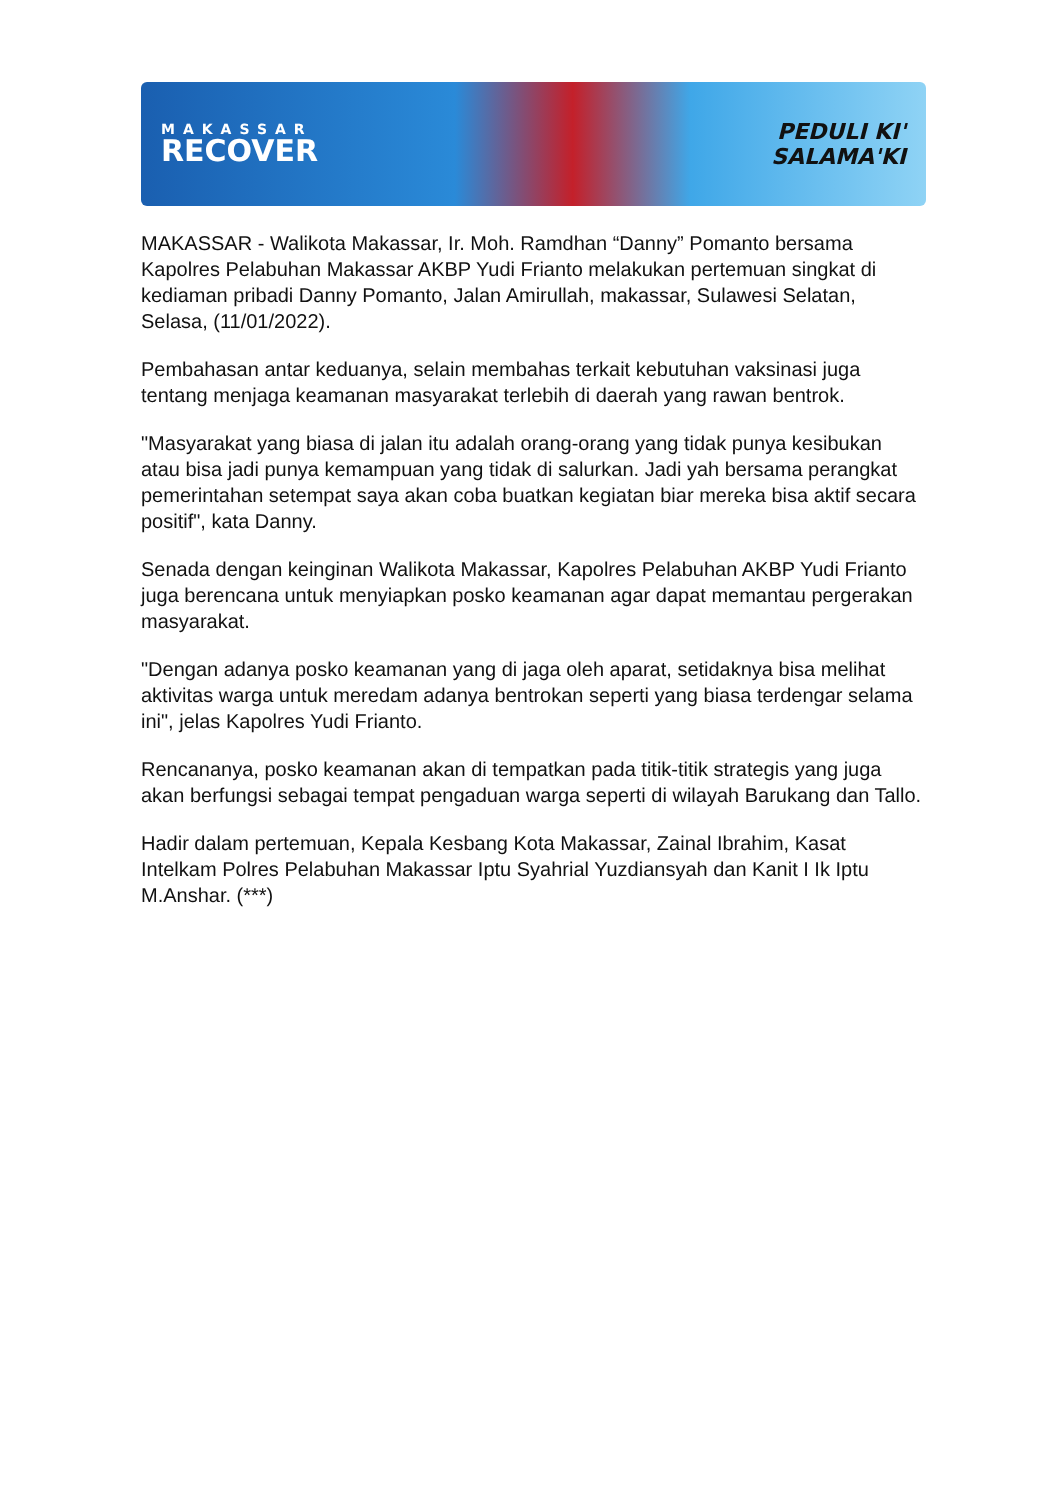MAKASSAR
RECOVER
PEDULI KI'
SALAMA'KI
MAKASSAR - Walikota Makassar, Ir. Moh. Ramdhan “Danny” Pomanto bersama Kapolres Pelabuhan Makassar AKBP Yudi Frianto melakukan pertemuan singkat di kediaman pribadi Danny Pomanto, Jalan Amirullah, makassar, Sulawesi Selatan, Selasa, (11/01/2022).
Pembahasan antar keduanya, selain membahas terkait kebutuhan vaksinasi juga tentang menjaga keamanan masyarakat terlebih di daerah yang rawan bentrok.
"Masyarakat yang biasa di jalan itu adalah orang-orang yang tidak punya kesibukan atau bisa jadi punya kemampuan yang tidak di salurkan. Jadi yah bersama perangkat pemerintahan setempat saya akan coba buatkan kegiatan biar mereka bisa aktif secara positif", kata Danny.
Senada dengan keinginan Walikota Makassar, Kapolres Pelabuhan AKBP Yudi Frianto juga berencana untuk menyiapkan posko keamanan agar dapat memantau pergerakan masyarakat.
"Dengan adanya posko keamanan yang di jaga oleh aparat, setidaknya bisa melihat aktivitas warga untuk meredam adanya bentrokan seperti yang biasa terdengar selama ini", jelas Kapolres Yudi Frianto.
Rencananya, posko keamanan akan di tempatkan pada titik-titik strategis yang juga akan berfungsi sebagai tempat pengaduan warga seperti di wilayah Barukang dan Tallo.
Hadir dalam pertemuan, Kepala Kesbang Kota Makassar, Zainal Ibrahim, Kasat Intelkam Polres Pelabuhan Makassar Iptu Syahrial Yuzdiansyah dan Kanit I Ik Iptu M.Anshar. (***)